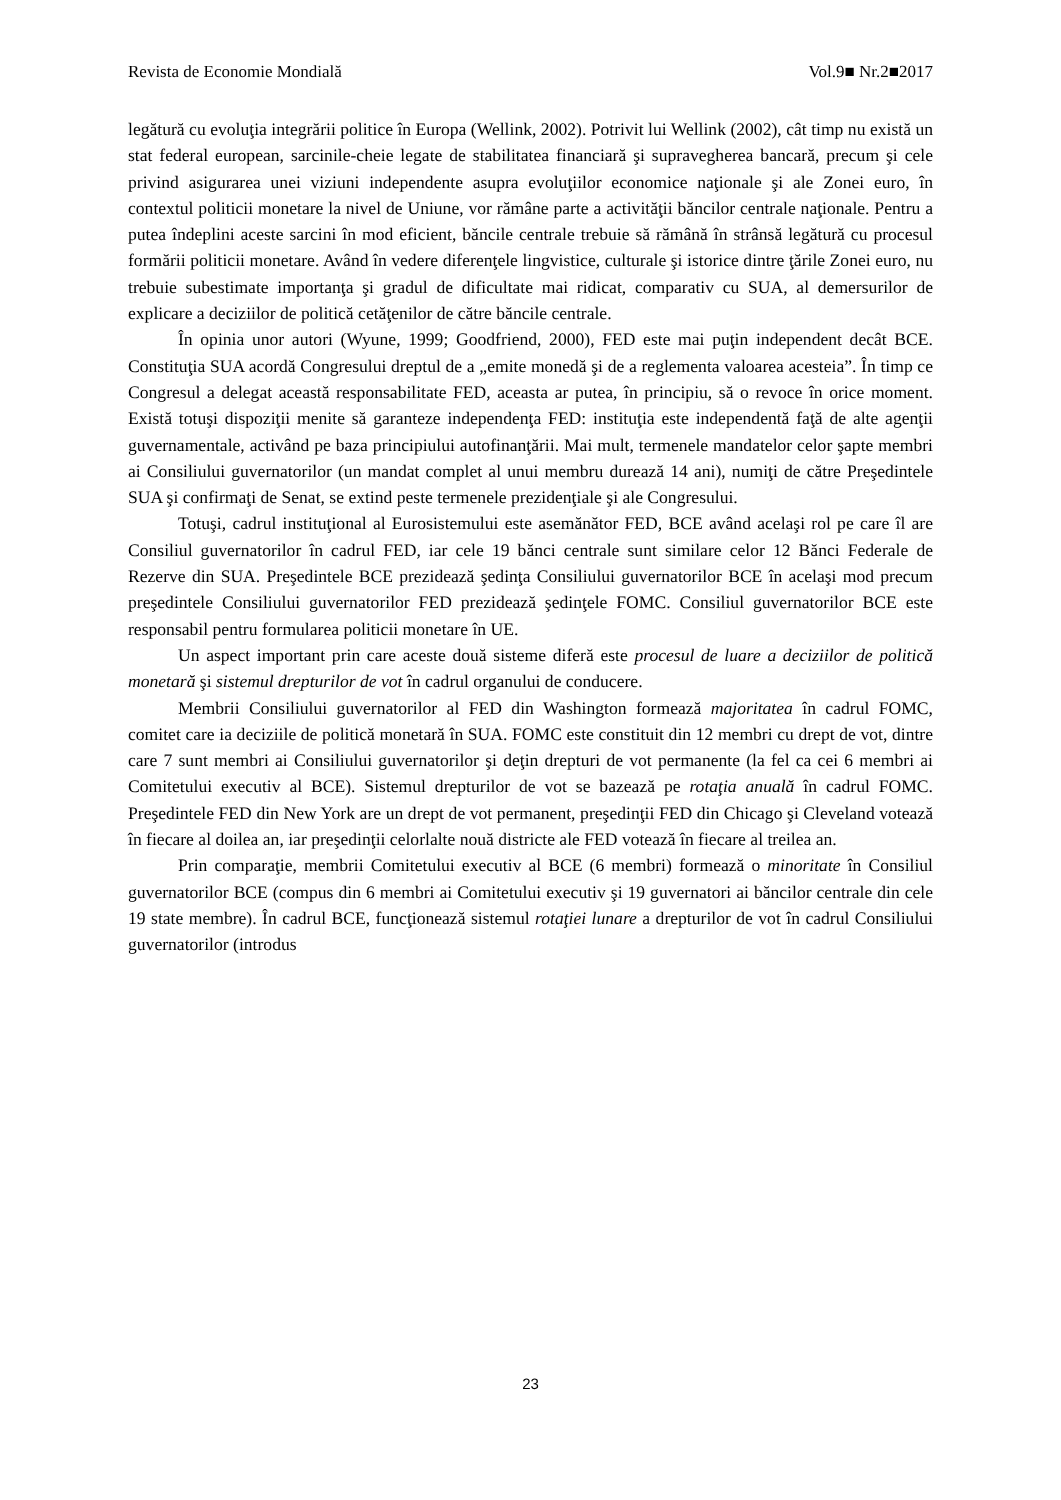Revista de Economie Mondială Vol.9■ Nr.2■2017
legătură cu evoluţia integrării politice în Europa (Wellink, 2002). Potrivit lui Wellink (2002), cât timp nu există un stat federal european, sarcinile-cheie legate de stabilitatea financiară şi supravegherea bancară, precum şi cele privind asigurarea unei viziuni independente asupra evoluţiilor economice naţionale şi ale Zonei euro, în contextul politicii monetare la nivel de Uniune, vor rămâne parte a activităţii băncilor centrale naţionale. Pentru a putea îndeplini aceste sarcini în mod eficient, băncile centrale trebuie să rămână în strânsă legătură cu procesul formării politicii monetare. Având în vedere diferenţele lingvistice, culturale şi istorice dintre ţările Zonei euro, nu trebuie subestimate importanţa şi gradul de dificultate mai ridicat, comparativ cu SUA, al demersurilor de explicare a deciziilor de politică cetăţenilor de către băncile centrale.
În opinia unor autori (Wyune, 1999; Goodfriend, 2000), FED este mai puţin independent decât BCE. Constituţia SUA acordă Congresului dreptul de a „emite monedă şi de a reglementa valoarea acesteia”. În timp ce Congresul a delegat această responsabilitate FED, aceasta ar putea, în principiu, să o revoce în orice moment. Există totuşi dispoziţii menite să garanteze independenţa FED: instituţia este independentă faţă de alte agenţii guvernamentale, activând pe baza principiului autofinanţării. Mai mult, termenele mandatelor celor şapte membri ai Consiliului guvernatorilor (un mandat complet al unui membru durează 14 ani), numiţi de către Preşedintele SUA şi confirmaţi de Senat, se extind peste termenele prezidenţiale şi ale Congresului.
Totuşi, cadrul instituţional al Eurosistemului este asemănător FED, BCE având acelaşi rol pe care îl are Consiliul guvernatorilor în cadrul FED, iar cele 19 bănci centrale sunt similare celor 12 Bănci Federale de Rezerve din SUA. Preşedintele BCE prezidează şedinţa Consiliului guvernatorilor BCE în acelaşi mod precum preşedintele Consiliului guvernatorilor FED prezidează şedinţele FOMC. Consiliul guvernatorilor BCE este responsabil pentru formularea politicii monetare în UE.
Un aspect important prin care aceste două sisteme diferă este procesul de luare a deciziilor de politică monetară şi sistemul drepturilor de vot în cadrul organului de conducere.
Membrii Consiliului guvernatorilor al FED din Washington formează majoritatea în cadrul FOMC, comitet care ia deciziile de politică monetară în SUA. FOMC este constituit din 12 membri cu drept de vot, dintre care 7 sunt membri ai Consiliului guvernatorilor şi deţin drepturi de vot permanente (la fel ca cei 6 membri ai Comitetului executiv al BCE). Sistemul drepturilor de vot se bazează pe rotaţia anuală în cadrul FOMC. Preşedintele FED din New York are un drept de vot permanent, preşedinţii FED din Chicago şi Cleveland votează în fiecare al doilea an, iar preşedinţii celorlalte nouă districte ale FED votează în fiecare al treilea an.
Prin comparaţie, membrii Comitetului executiv al BCE (6 membri) formează o minoritate în Consiliul guvernatorilor BCE (compus din 6 membri ai Comitetului executiv şi 19 guvernatori ai băncilor centrale din cele 19 state membre). În cadrul BCE, funcţionează sistemul rotaţiei lunare a drepturilor de vot în cadrul Consiliului guvernatorilor (introdus
23